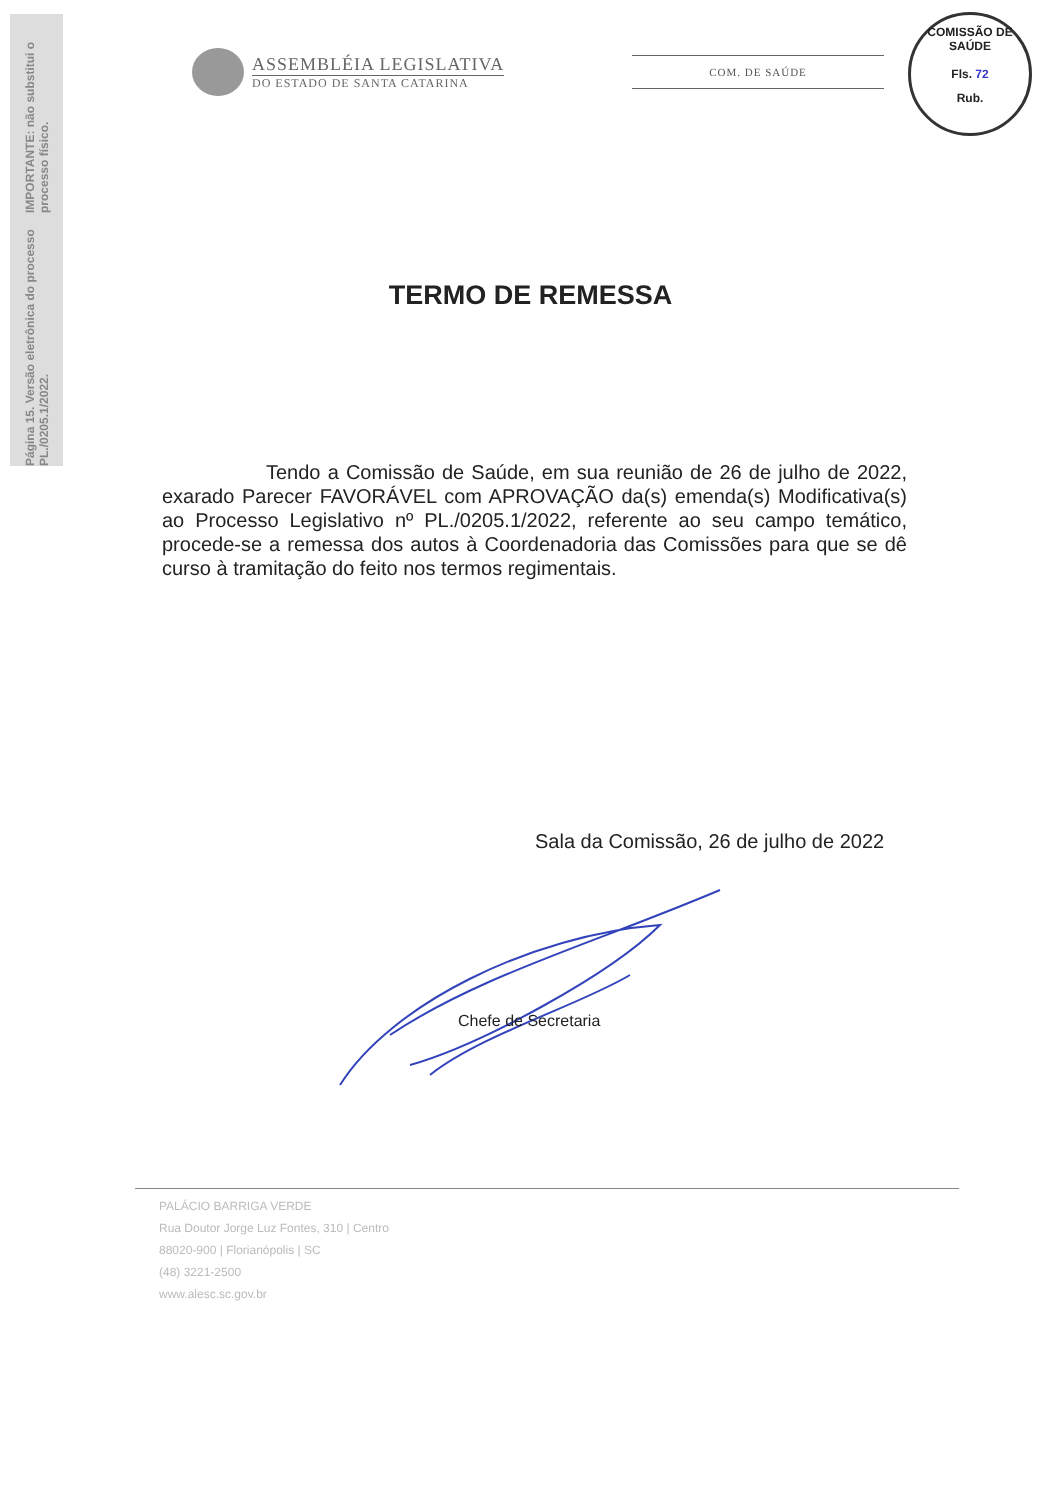Página 15. Versão eletrônica do processo PL./0205.1/2022.
IMPORTANTE: não substitui o processo físico.
ASSEMBLÉIA LEGISLATIVA
DO ESTADO DE SANTA CATARINA
COM. DE SAÚDE
COMISSÃO DE SAÚDE
Fls. 72
Rub.
TERMO DE REMESSA
Tendo a Comissão de Saúde, em sua reunião de 26 de julho de 2022, exarado Parecer FAVORÁVEL com APROVAÇÃO da(s) emenda(s) Modificativa(s) ao Processo Legislativo nº PL./0205.1/2022, referente ao seu campo temático, procede-se a remessa dos autos à Coordenadoria das Comissões para que se dê curso à tramitação do feito nos termos regimentais.
Sala da Comissão, 26 de julho de 2022
Chefe de Secretaria
PALÁCIO BARRIGA VERDE
Rua Doutor Jorge Luz Fontes, 310 | Centro
88020-900 | Florianópolis | SC
(48) 3221-2500
www.alesc.sc.gov.br